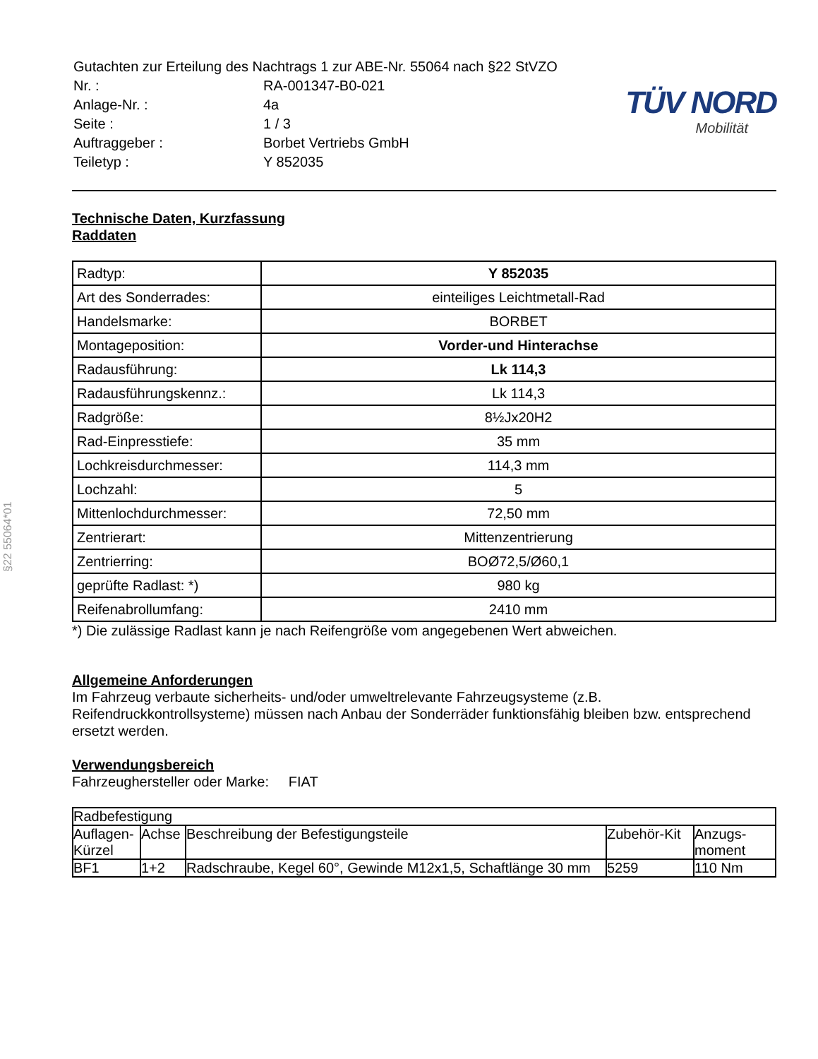§22 55064*01
| Gutachten zur Erteilung des Nachtrags 1 zur ABE-Nr. 55064 nach §22 StVZO | |
| Nr. : | RA-001347-B0-021 |
| Anlage-Nr. : | 4a |
| Seite : | 1 / 3 |
| Auftraggeber : | Borbet Vertriebs GmbH |
| Teiletyp : | Y 852035 |
TÜV NORD
Mobilität
Technische Daten, Kurzfassung
Raddaten
| Radtyp: | Y 852035 |
| Art des Sonderrades: | einteiliges Leichtmetall-Rad |
| Handelsmarke: | BORBET |
| Montageposition: | Vorder-und Hinterachse |
| Radausführung: | Lk 114,3 |
| Radausführungskennz.: | Lk 114,3 |
| Radgröße: | 8½Jx20H2 |
| Rad-Einpresstiefe: | 35 mm |
| Lochkreisdurchmesser: | 114,3 mm |
| Lochzahl: | 5 |
| Mittenlochdurchmesser: | 72,50 mm |
| Zentrierart: | Mittenzentrierung |
| Zentrierring: | BOØ72,5/Ø60,1 |
| geprüfte Radlast: *) | 980 kg |
| Reifenabrollumfang: | 2410 mm |
*) Die zulässige Radlast kann je nach Reifengröße vom angegebenen Wert abweichen.
Allgemeine Anforderungen
Im Fahrzeug verbaute sicherheits- und/oder umweltrelevante Fahrzeugsysteme (z.B. Reifendruckkontrollsysteme) müssen nach Anbau der Sonderräder funktionsfähig bleiben bzw. entsprechend ersetzt werden.
Verwendungsbereich
Fahrzeughersteller oder Marke: FIAT
| Radbefestigung | | | | |
| --- | --- | --- | --- | --- |
| Auflagen-Kürzel | Achse | Beschreibung der Befestigungsteile | Zubehör-Kit | Anzugs-moment |
| BF1 | 1+2 | Radschraube, Kegel 60°, Gewinde M12x1,5, Schaftlänge 30 mm | 5259 | 110 Nm |